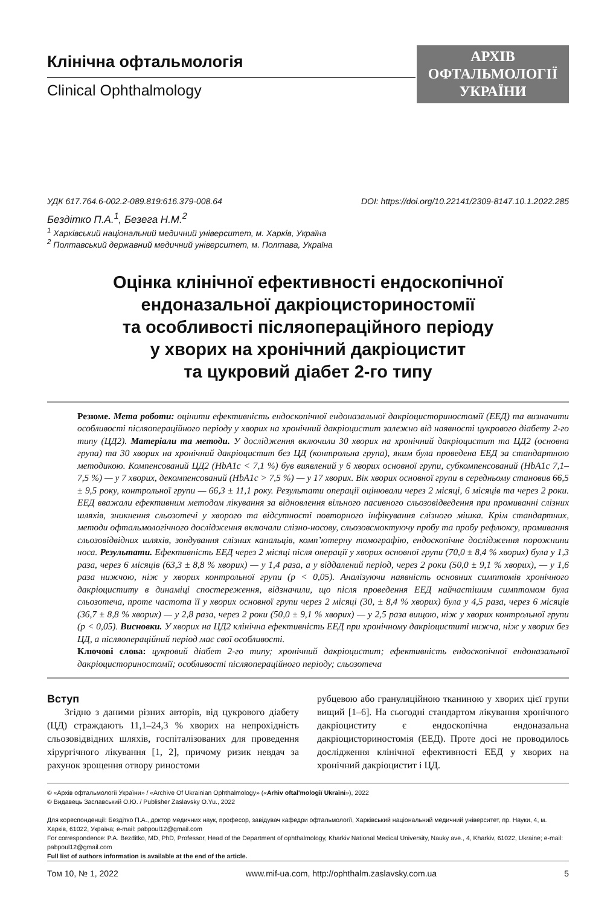Клінічна офтальмологія
Clinical Ophthalmology
АРХІВ
ОФТАЛЬМОЛОГІЇ
УКРАЇНИ
УДК 617.764.6-002.2-089.819:616.379-008.64 DOI: https://doi.org/10.22141/2309-8147.10.1.2022.285
Бездітко П.А.<sup>1</sup>, Безега Н.М.<sup>2</sup>
<sup>1</sup> Харківський національний медичний університет, м. Харків, Україна
<sup>2</sup> Полтавський державний медичний університет, м. Полтава, Україна
Оцінка клінічної ефективності ендоскопічної
ендоназальної дакріоцисториностомії
та особливості післяопераційного періоду
у хворих на хронічний дакріоцистит
та цукровий діабет 2-го типу
Резюме. Мета роботи: оцінити ефективність ендоскопічної ендоназальної дакріоцисториностомії (ЕЕД) та визначити особливості післяопераційного періоду у хворих на хронічний дакріоцистит залежно від наявності цукрового діабету 2-го типу (ЦД2). Матеріали та методи. У дослідження включили 30 хворих на хронічний дакріоцистит та ЦД2 (основна група) та 30 хворих на хронічний дакріоцистит без ЦД (контрольна група), яким була проведена ЕЕД за стандартною методикою. Компенсований ЦД2 (HbA1c < 7,1 %) був виявлений у 6 хворих основної групи, субкомпенсований (HbA1c 7,1–7,5 %) — у 7 хворих, декомпенсований (HbA1c > 7,5 %) — у 17 хворих. Вік хворих основної групи в середньому становив 66,5 ± 9,5 року, контрольної групи — 66,3 ± 11,1 року. Результати операції оцінювали через 2 місяці, 6 місяців та через 2 роки. ЕЕД вважали ефективним методом лікування за відновлення вільного пасивного сльозовідведення при промиванні слізних шляхів, зникнення сльозотечі у хворого та відсутності повторного інфікування слізного мішка. Крім стандартних, методи офтальмологічного дослідження включали слізно-носову, сльозовсмоктуючу пробу та пробу рефлюксу, промивання сльозовідвідних шляхів, зондування слізних канальців, комп’ютерну томографію, ендоскопічне дослідження порожнини носа. Результати. Ефективність ЕЕД через 2 місяці після операції у хворих основної групи (70,0 ± 8,4 % хворих) була у 1,3 раза, через 6 місяців (63,3 ± 8,8 % хворих) — у 1,4 раза, а у віддалений період, через 2 роки (50,0 ± 9,1 % хворих), — у 1,6 раза нижчою, ніж у хворих контрольної групи (p < 0,05). Аналізуючи наявність основних симптомів хронічного дакріоциститу в динаміці спостереження, відзначили, що після проведення ЕЕД найчастішим симптомом була сльозотеча, проте частота її у хворих основної групи через 2 місяці (30, ± 8,4 % хворих) була у 4,5 раза, через 6 місяців (36,7 ± 8,8 % хворих) — у 2,8 раза, через 2 роки (50,0 ± 9,1 % хворих) — у 2,5 раза вищою, ніж у хворих контрольної групи (p < 0,05). Висновки. У хворих на ЦД2 клінічна ефективність ЕЕД при хронічному дакріоциститі нижча, ніж у хворих без ЦД, а післяопераційний період має свої особливості.
Ключові слова: цукровий діабет 2-го типу; хронічний дакріоцистит; ефективність ендоскопічної ендоназальної дакріоцисториностомії; особливості післяопераційного періоду; сльозотеча
Вступ
Згідно з даними різних авторів, від цукрового діабету (ЦД) страждають 11,1–24,3 % хворих на непрохідність сльозовідвідних шляхів, госпіталізованих для проведення хірургічного лікування [1, 2], причому ризик невдач за рахунок зрощення отвору риностоми
рубцевою або грануляційною тканиною у хворих цієї групи вищий [1–6]. На сьогодні стандартом лікування хронічного дакріоциститу є ендоскопічна ендоназальна дакріоцисториностомія (ЕЕД). Проте досі не проводилось дослідження клінічної ефективності ЕЕД у хворих на хронічний дакріоцистит і ЦД.
© «Архів офтальмології України» / «Archive Of Ukrainian Ophthalmology» («Arhìv oftalʹmologìï Ukraïni»), 2022
© Видавець Заславський О.Ю. / Publisher Zaslavsky O.Yu., 2022
Для кореспонденції: Бездітко П.А., доктор медичних наук, професор, завідувач кафедри офтальмології, Харківський національний медичний університет, пр. Науки, 4, м. Харків, 61022, Україна; e-mail: pabpoul12@gmail.com
For correspondence: P.A. Bezditko, MD, PhD, Professor, Head of the Department of ophthalmology, Kharkiv National Medical University, Nauky ave., 4, Kharkiv, 61022, Ukraine; e-mail: pabpoul12@gmail.com
Full list of authors information is available at the end of the article.
Том 10, № 1, 2022 www.mif-ua.com, http://ophthalm.zaslavsky.com.ua 5